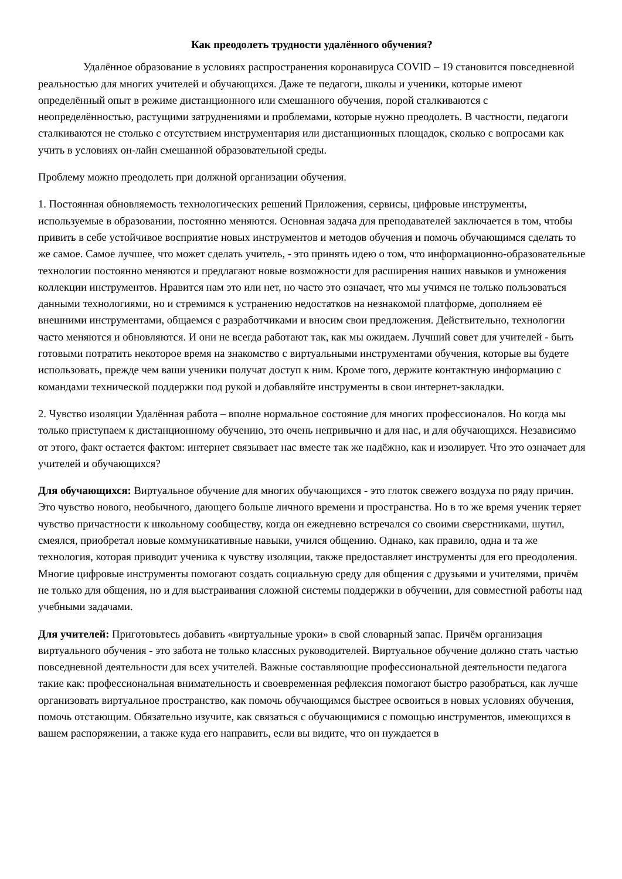Как преодолеть трудности удалённого обучения?
Удалённое образование в условиях распространения коронавируса COVID – 19 становится повседневной реальностью для многих учителей и обучающихся. Даже те педагоги, школы и ученики, которые имеют определённый опыт в режиме дистанционного или смешанного обучения, порой сталкиваются с неопределённостью, растущими затруднениями и проблемами, которые нужно преодолеть. В частности, педагоги сталкиваются не столько с отсутствием инструментария или дистанционных площадок, сколько с вопросами как учить в условиях он-лайн смешанной образовательной среды.
Проблему можно преодолеть при должной организации обучения.
1. Постоянная обновляемость технологических решений Приложения, сервисы, цифровые инструменты, используемые в образовании, постоянно меняются. Основная задача для преподавателей заключается в том, чтобы привить в себе устойчивое восприятие новых инструментов и методов обучения и помочь обучающимся сделать то же самое. Самое лучшее, что может сделать учитель, - это принять идею о том, что информационно-образовательные технологии постоянно меняются и предлагают новые возможности для расширения наших навыков и умножения коллекции инструментов. Нравится нам это или нет, но часто это означает, что мы учимся не только пользоваться данными технологиями, но и стремимся к устранению недостатков на незнакомой платформе, дополняем её внешними инструментами, общаемся с разработчиками и вносим свои предложения. Действительно, технологии часто меняются и обновляются. И они не всегда работают так, как мы ожидаем. Лучший совет для учителей - быть готовыми потратить некоторое время на знакомство с виртуальными инструментами обучения, которые вы будете использовать, прежде чем ваши ученики получат доступ к ним. Кроме того, держите контактную информацию с командами технической поддержки под рукой и добавляйте инструменты в свои интернет-закладки.
2. Чувство изоляции Удалённая работа – вполне нормальное состояние для многих профессионалов. Но когда мы только приступаем к дистанционному обучению, это очень непривычно и для нас, и для обучающихся. Независимо от этого, факт остается фактом: интернет связывает нас вместе так же надёжно, как и изолирует. Что это означает для учителей и обучающихся?
Для обучающихся: Виртуальное обучение для многих обучающихся - это глоток свежего воздуха по ряду причин. Это чувство нового, необычного, дающего больше личного времени и пространства. Но в то же время ученик теряет чувство причастности к школьному сообществу, когда он ежедневно встречался со своими сверстниками, шутил, смеялся, приобретал новые коммуникативные навыки, учился общению. Однако, как правило, одна и та же технология, которая приводит ученика к чувству изоляции, также предоставляет инструменты для его преодоления. Многие цифровые инструменты помогают создать социальную среду для общения с друзьями и учителями, причём не только для общения, но и для выстраивания сложной системы поддержки в обучении, для совместной работы над учебными задачами.
Для учителей: Приготовьтесь добавить «виртуальные уроки» в свой словарный запас. Причём организация виртуального обучения - это забота не только классных руководителей. Виртуальное обучение должно стать частью повседневной деятельности для всех учителей. Важные составляющие профессиональной деятельности педагога такие как: профессиональная внимательность и своевременная рефлексия помогают быстро разобраться, как лучше организовать виртуальное пространство, как помочь обучающимся быстрее освоиться в новых условиях обучения, помочь отстающим. Обязательно изучите, как связаться с обучающимися с помощью инструментов, имеющихся в вашем распоряжении, а также куда его направить, если вы видите, что он нуждается в